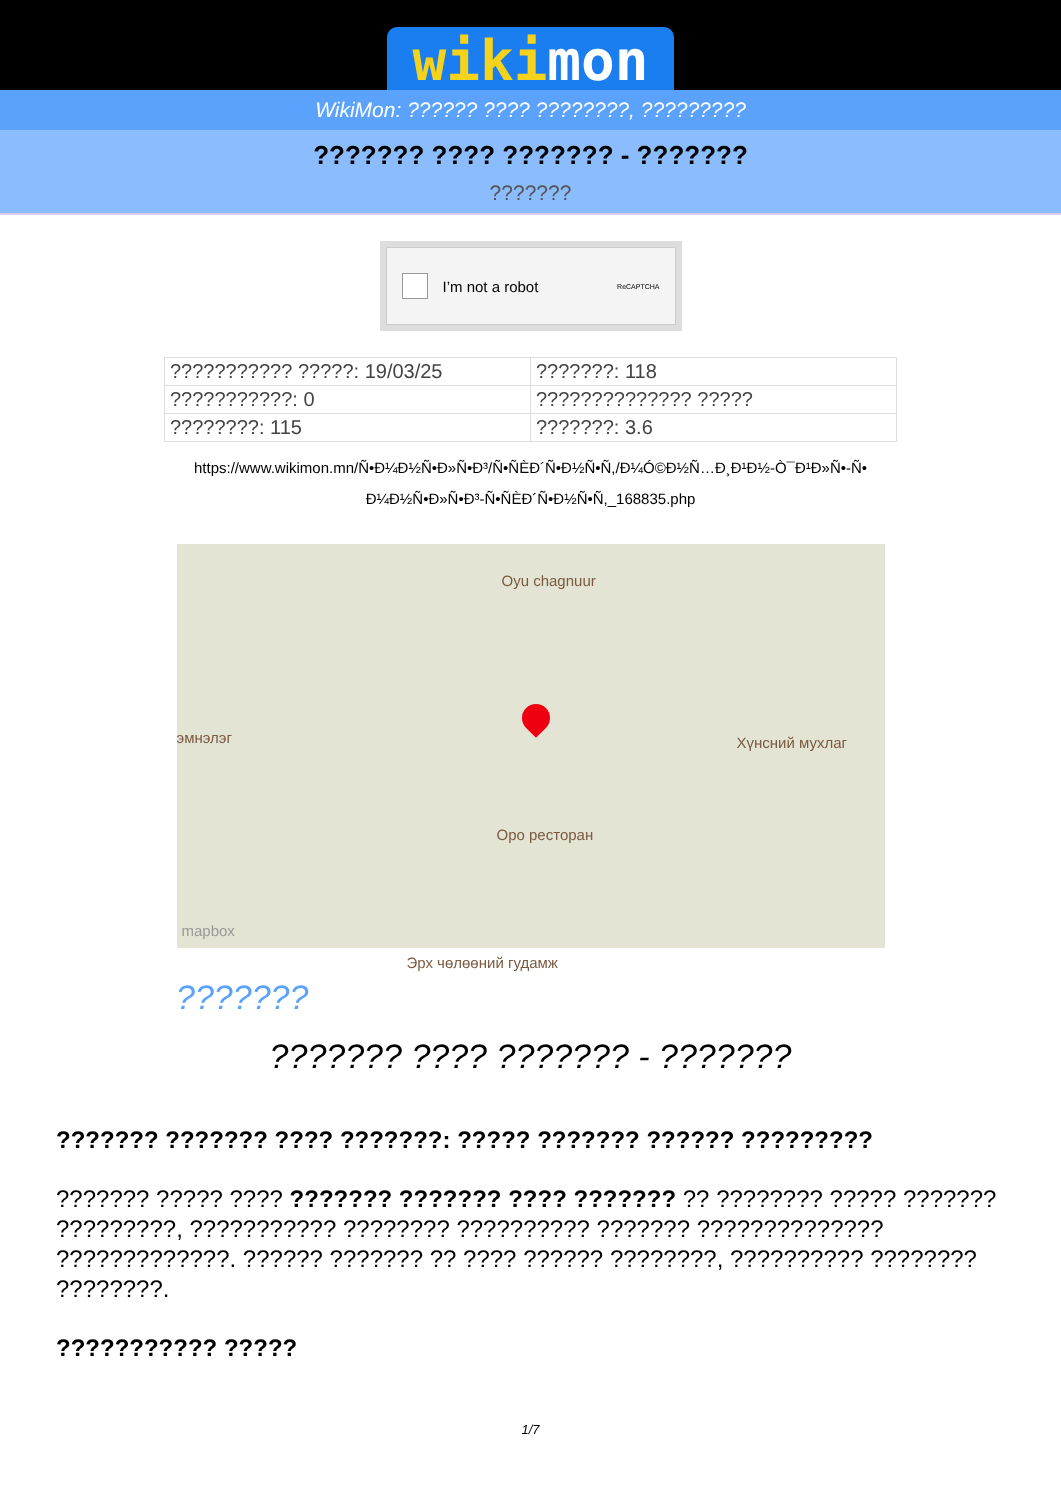wikimon
WikiMon: ?????? ???? ????????, ?????????
??????? ???? ??????? - ???????
???????
I’m not a robot ReCAPTCHA
| ??????????? ?????: 19/03/25 | ???????: 118 |
| ???????????: 0 | ?????????????? ????? |
| ????????: 115 | ???????: 3.6 |
https://www.wikimon.mn/Ñ•Ð¼Ð½Ñ•Ð»Ñ•Ð³/Ñ•ÑЀÐ´Ñ•Ð½Ñ•Ñ,/Ð¼Ó©Ð½Ñ…Ð¸Ð¹Ð½-Ò¯Ð¹Ð»Ñ•-Ñ• Ð¼Ð½Ñ•Ð»Ñ•Ð³-Ñ•ÑЀÐ´Ñ•Ð½Ñ•Ñ,_168835.php
Oyu chagnuur
эмнэлэг Хүнсний мухлаг
Оро ресторан
Эрх чөлөөний гудамж
mapbox
???????
??????? ???? ??????? - ???????
??????? ??????? ???? ???????: ????? ??????? ?????? ?????????
??????? ????? ???? ??????? ??????? ???? ??????? ?? ???????? ????? ??????? ?????????, ??????????? ???????? ?????????? ??????? ?????????????? ?????????????. ?????? ??????? ?? ???? ?????? ????????, ?????????? ???????? ????????.
??????????? ?????
1/7